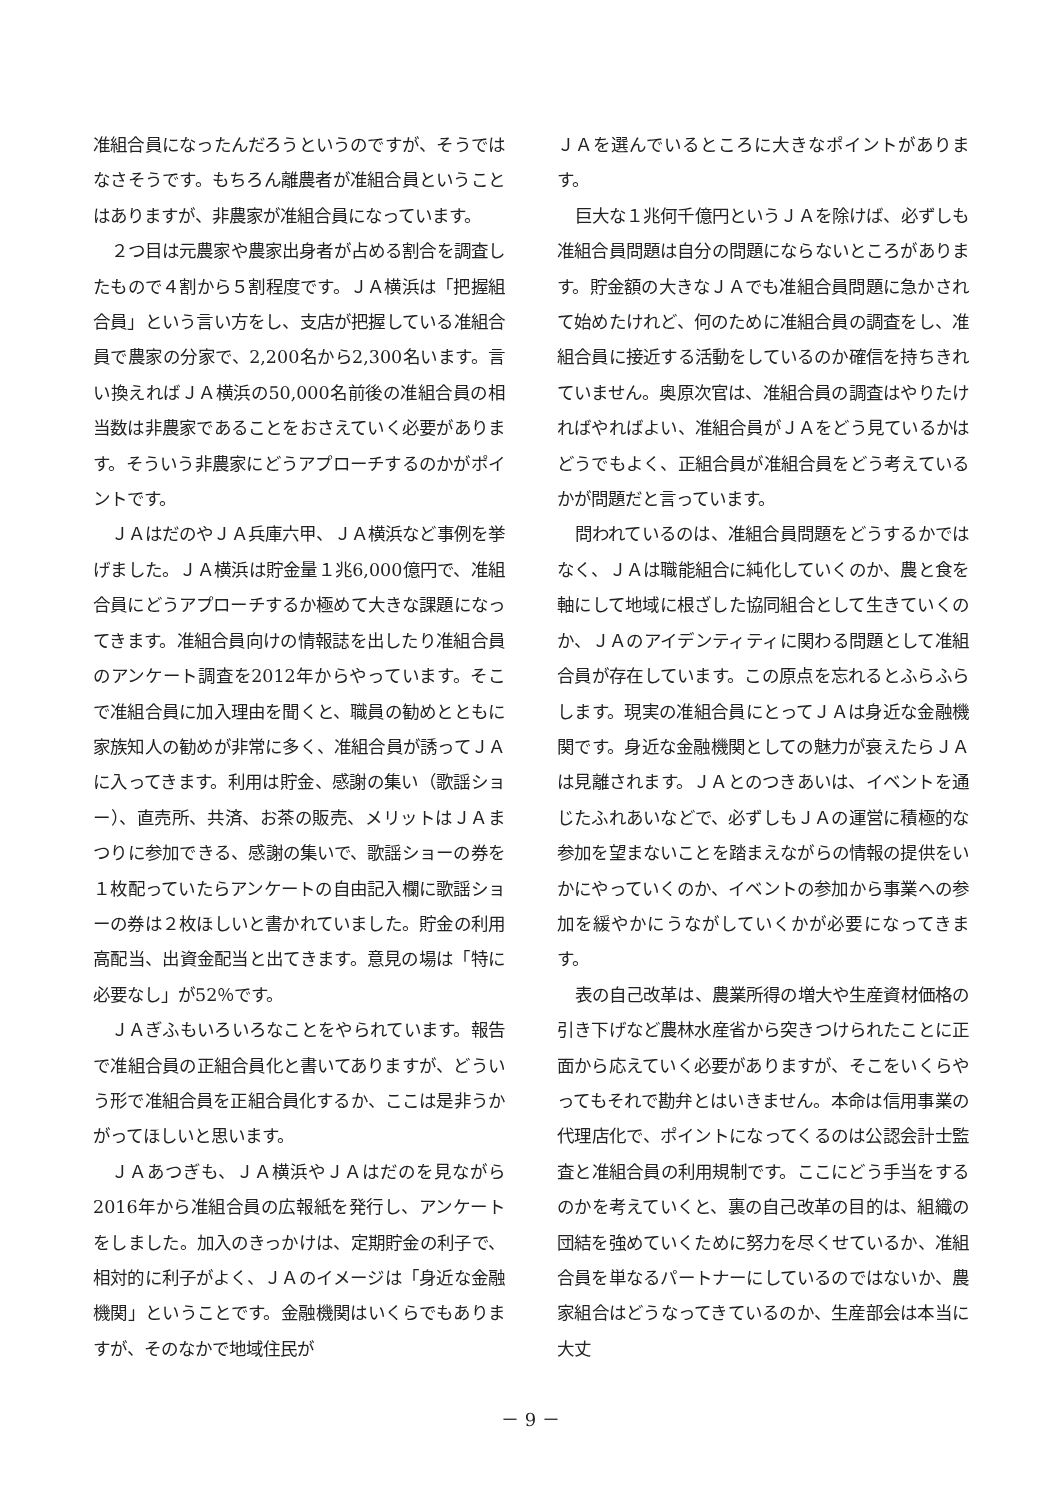准組合員になったんだろうというのですが、そうではなさそうです。もちろん離農者が准組合員ということはありますが、非農家が准組合員になっています。
２つ目は元農家や農家出身者が占める割合を調査したもので４割から５割程度です。ＪＡ横浜は「把握組合員」という言い方をし、支店が把握している准組合員で農家の分家で、2,200名から2,300名います。言い換えればＪＡ横浜の50,000名前後の准組合員の相当数は非農家であることをおさえていく必要があります。そういう非農家にどうアプローチするのかがポイントです。
ＪＡはだのやＪＡ兵庫六甲、ＪＡ横浜など事例を挙げました。ＪＡ横浜は貯金量１兆6,000億円で、准組合員にどうアプローチするか極めて大きな課題になってきます。准組合員向けの情報誌を出したり准組合員のアンケート調査を2012年からやっています。そこで准組合員に加入理由を聞くと、職員の勧めとともに家族知人の勧めが非常に多く、准組合員が誘ってＪＡに入ってきます。利用は貯金、感謝の集い（歌謡ショー）、直売所、共済、お茶の販売、メリットはＪＡまつりに参加できる、感謝の集いで、歌謡ショーの券を１枚配っていたらアンケートの自由記入欄に歌謡ショーの券は２枚ほしいと書かれていました。貯金の利用高配当、出資金配当と出てきます。意見の場は「特に必要なし」が52％です。
ＪＡぎふもいろいろなことをやられています。報告で准組合員の正組合員化と書いてありますが、どういう形で准組合員を正組合員化するか、ここは是非うかがってほしいと思います。
ＪＡあつぎも、ＪＡ横浜やＪＡはだのを見ながら2016年から准組合員の広報紙を発行し、アンケートをしました。加入のきっかけは、定期貯金の利子で、相対的に利子がよく、ＪＡのイメージは「身近な金融機関」ということです。金融機関はいくらでもありますが、そのなかで地域住民が
ＪＡを選んでいるところに大きなポイントがあります。
巨大な１兆何千億円というＪＡを除けば、必ずしも准組合員問題は自分の問題にならないところがあります。貯金額の大きなＪＡでも准組合員問題に急かされて始めたけれど、何のために准組合員の調査をし、准組合員に接近する活動をしているのか確信を持ちきれていません。奥原次官は、准組合員の調査はやりたければやればよい、准組合員がＪＡをどう見ているかはどうでもよく、正組合員が准組合員をどう考えているかが問題だと言っています。
問われているのは、准組合員問題をどうするかではなく、ＪＡは職能組合に純化していくのか、農と食を軸にして地域に根ざした協同組合として生きていくのか、ＪＡのアイデンティティに関わる問題として准組合員が存在しています。この原点を忘れるとふらふらします。現実の准組合員にとってＪＡは身近な金融機関です。身近な金融機関としての魅力が衰えたらＪＡは見離されます。ＪＡとのつきあいは、イベントを通じたふれあいなどで、必ずしもＪＡの運営に積極的な参加を望まないことを踏まえながらの情報の提供をいかにやっていくのか、イベントの参加から事業への参加を緩やかにうながしていくかが必要になってきます。
表の自己改革は、農業所得の増大や生産資材価格の引き下げなど農林水産省から突きつけられたことに正面から応えていく必要がありますが、そこをいくらやってもそれで勘弁とはいきません。本命は信用事業の代理店化で、ポイントになってくるのは公認会計士監査と准組合員の利用規制です。ここにどう手当をするのかを考えていくと、裏の自己改革の目的は、組織の団結を強めていくために努力を尽くせているか、准組合員を単なるパートナーにしているのではないか、農家組合はどうなってきているのか、生産部会は本当に大丈
－ 9 －